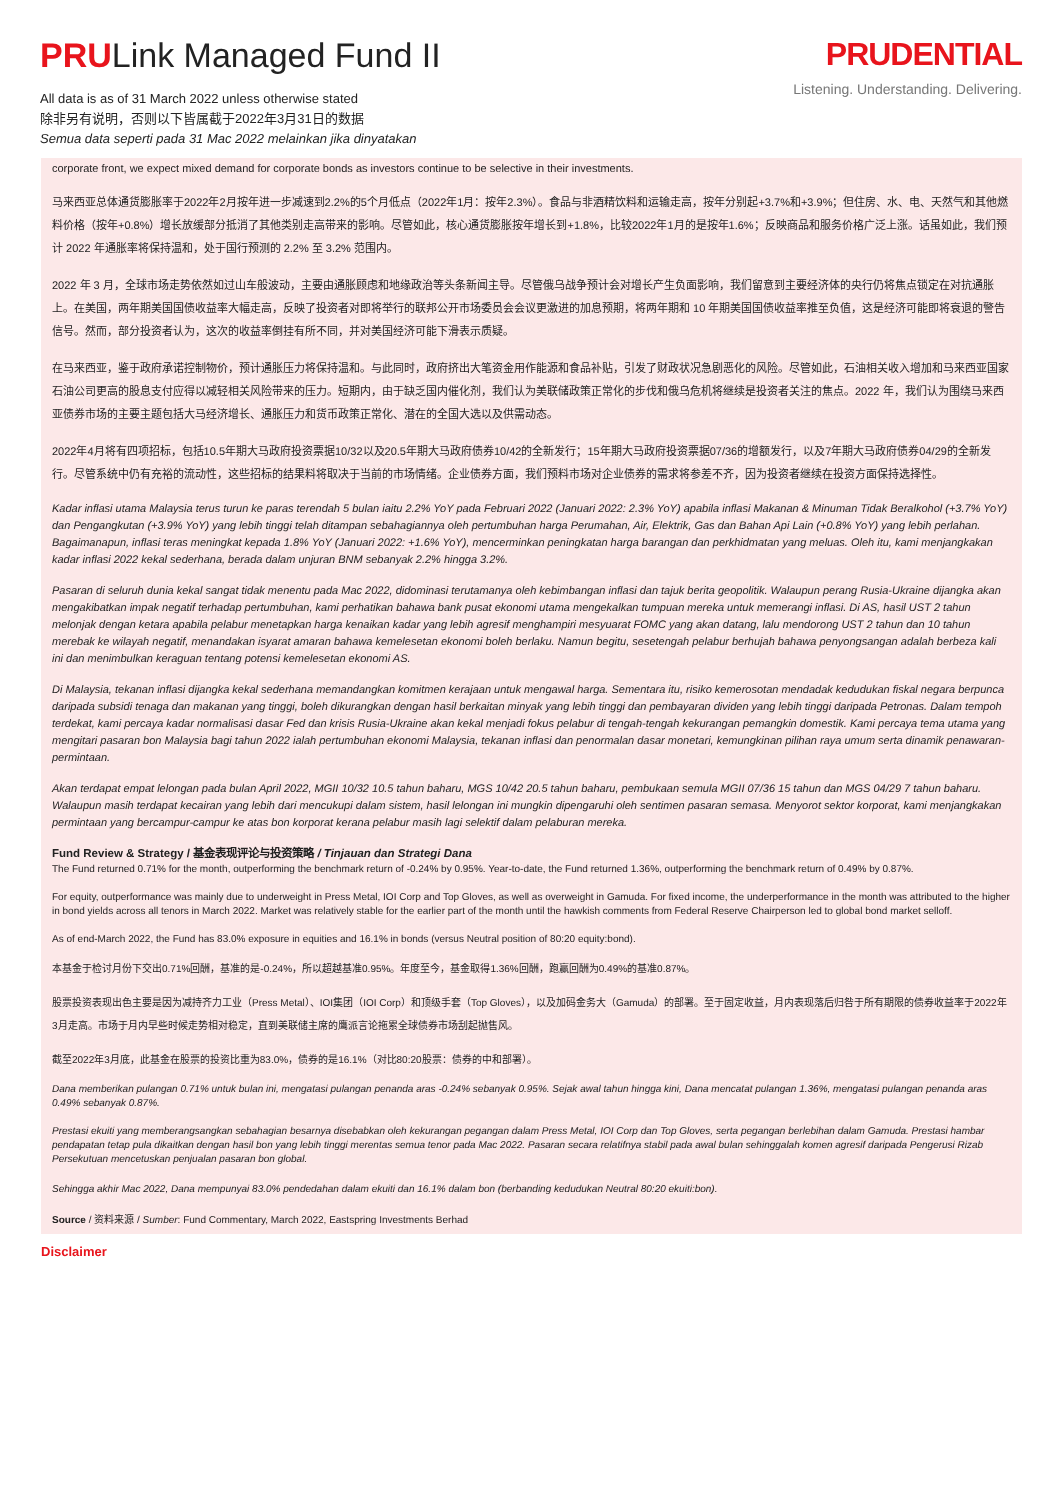PRULink Managed Fund II
All data is as of 31 March 2022 unless otherwise stated
除非另有说明，否则以下皆属截于2022年3月31日的数据
Semua data seperti pada 31 Mac 2022 melainkan jika dinyatakan
PRUDENTIAL
Listening. Understanding. Delivering.
corporate front, we expect mixed demand for corporate bonds as investors continue to be selective in their investments.
马来西亚总体通货膨胀率于2022年2月按年进一步减速到2.2%的5个月低点（2022年1月：按年2.3%）。食品与非酒精饮料和运输走高，按年分别起+3.7%和+3.9%；但住房、水、电、天然气和其他燃料价格（按年+0.8%）增长放缓部分抵消了其他类别走高带来的影响。尽管如此，核心通货膨胀按年增长到+1.8%，比较2022年1月的是按年1.6%；反映商品和服务价格广泛上涨。话虽如此，我们预计 2022 年通胀率将保持温和，处于国行预测的 2.2% 至 3.2% 范围内。
2022 年 3 月，全球市场走势依然如过山车般波动，主要由通胀顾虑和地缘政治等头条新闻主导。尽管俄乌战争预计会对增长产生负面影响，我们留意到主要经济体的央行仍将焦点锁定在对抗通胀上。在美国，两年期美国国债收益率大幅走高，反映了投资者对即将举行的联邦公开市场委员会会议更激进的加息预期，将两年期和 10 年期美国国债收益率推至负值，这是经济可能即将衰退的警告信号。然而，部分投资者认为，这次的收益率倒挂有所不同，并对美国经济可能下滑表示质疑。
在马来西亚，鉴于政府承诺控制物价，预计通胀压力将保持温和。与此同时，政府挤出大笔资金用作能源和食品补贴，引发了财政状况急剧恶化的风险。尽管如此，石油相关收入增加和马来西亚国家石油公司更高的股息支付应得以减轻相关风险带来的压力。短期内，由于缺乏国内催化剂，我们认为美联储政策正常化的步伐和俄乌危机将继续是投资者关注的焦点。2022 年，我们认为围绕马来西亚债券市场的主要主题包括大马经济增长、通胀压力和货币政策正常化、潜在的全国大选以及供需动态。
2022年4月将有四项招标，包括10.5年期大马政府投资票据10/32以及20.5年期大马政府债券10/42的全新发行；15年期大马政府投资票据07/36的增额发行，以及7年期大马政府债券04/29的全新发行。尽管系统中仍有充裕的流动性，这些招标的结果料将取决于当前的市场情绪。企业债券方面，我们预料市场对企业债券的需求将参差不齐，因为投资者继续在投资方面保持选择性。
Kadar inflasi utama Malaysia terus turun ke paras terendah 5 bulan iaitu 2.2% YoY pada Februari 2022 (Januari 2022: 2.3% YoY) apabila inflasi Makanan & Minuman Tidak Beralkohol (+3.7% YoY) dan Pengangkutan (+3.9% YoY) yang lebih tinggi telah ditampan sebahagiannya oleh pertumbuhan harga Perumahan, Air, Elektrik, Gas dan Bahan Api Lain (+0.8% YoY) yang lebih perlahan. Bagaimanapun, inflasi teras meningkat kepada 1.8% YoY (Januari 2022: +1.6% YoY), mencerminkan peningkatan harga barangan dan perkhidmatan yang meluas. Oleh itu, kami menjangkakan kadar inflasi 2022 kekal sederhana, berada dalam unjuran BNM sebanyak 2.2% hingga 3.2%.
Pasaran di seluruh dunia kekal sangat tidak menentu pada Mac 2022, didominasi terutamanya oleh kebimbangan inflasi dan tajuk berita geopolitik. Walaupun perang Rusia-Ukraine dijangka akan mengakibatkan impak negatif terhadap pertumbuhan, kami perhatikan bahawa bank pusat ekonomi utama mengekalkan tumpuan mereka untuk memerangi inflasi. Di AS, hasil UST 2 tahun melonjak dengan ketara apabila pelabur menetapkan harga kenaikan kadar yang lebih agresif menghampiri mesyuarat FOMC yang akan datang, lalu mendorong UST 2 tahun dan 10 tahun merebak ke wilayah negatif, menandakan isyarat amaran bahawa kemelesetan ekonomi boleh berlaku. Namun begitu, sesetengah pelabur berhujah bahawa penyongsangan adalah berbeza kali ini dan menimbulkan keraguan tentang potensi kemelesetan ekonomi AS.
Di Malaysia, tekanan inflasi dijangka kekal sederhana memandangkan komitmen kerajaan untuk mengawal harga. Sementara itu, risiko kemerosotan mendadak kedudukan fiskal negara berpunca daripada subsidi tenaga dan makanan yang tinggi, boleh dikurangkan dengan hasil berkaitan minyak yang lebih tinggi dan pembayaran dividen yang lebih tinggi daripada Petronas. Dalam tempoh terdekat, kami percaya kadar normalisasi dasar Fed dan krisis Rusia-Ukraine akan kekal menjadi fokus pelabur di tengah-tengah kekurangan pemangkin domestik. Kami percaya tema utama yang mengitari pasaran bon Malaysia bagi tahun 2022 ialah pertumbuhan ekonomi Malaysia, tekanan inflasi dan penormalan dasar monetari, kemungkinan pilihan raya umum serta dinamik penawaran-permintaan.
Akan terdapat empat lelongan pada bulan April 2022, MGII 10/32 10.5 tahun baharu, MGS 10/42 20.5 tahun baharu, pembukaan semula MGII 07/36 15 tahun dan MGS 04/29 7 tahun baharu. Walaupun masih terdapat kecairan yang lebih dari mencukupi dalam sistem, hasil lelongan ini mungkin dipengaruhi oleh sentimen pasaran semasa. Menyorot sektor korporat, kami menjangkakan permintaan yang bercampur-campur ke atas bon korporat kerana pelabur masih lagi selektif dalam pelaburan mereka.
Fund Review & Strategy / 基金表现评论与投资策略 / Tinjauan dan Strategi Dana
The Fund returned 0.71% for the month, outperforming the benchmark return of -0.24% by 0.95%. Year-to-date, the Fund returned 1.36%, outperforming the benchmark return of 0.49% by 0.87%.
For equity, outperformance was mainly due to underweight in Press Metal, IOI Corp and Top Gloves, as well as overweight in Gamuda. For fixed income, the underperformance in the month was attributed to the higher in bond yields across all tenors in March 2022. Market was relatively stable for the earlier part of the month until the hawkish comments from Federal Reserve Chairperson led to global bond market selloff.
As of end-March 2022, the Fund has 83.0% exposure in equities and 16.1% in bonds (versus Neutral position of 80:20 equity:bond).
本基金于检讨月份下交出0.71%回酬，基准的是-0.24%，所以超越基准0.95%。年度至今，基金取得1.36%回酬，跑赢回酬为0.49%的基准0.87%。
股票投资表现出色主要是因为减持齐力工业（Press Metal）、IOI集团（IOI Corp）和顶级手套（Top Gloves），以及加码金务大（Gamuda）的部署。至于固定收益，月内表现落后归咎于所有期限的债券收益率于2022年3月走高。市场于月内早些时候走势相对稳定，直到美联储主席的鹰派言论拖累全球债券市场刮起抛售风。
截至2022年3月底，此基金在股票的投资比重为83.0%，债券的是16.1%（对比80:20股票：债券的中和部署）。
Dana memberikan pulangan 0.71% untuk bulan ini, mengatasi pulangan penanda aras -0.24% sebanyak 0.95%. Sejak awal tahun hingga kini, Dana mencatat pulangan 1.36%, mengatasi pulangan penanda aras 0.49% sebanyak 0.87%.
Prestasi ekuiti yang memberangsangkan sebahagian besarnya disebabkan oleh kekurangan pegangan dalam Press Metal, IOI Corp dan Top Gloves, serta pegangan berlebihan dalam Gamuda. Prestasi hambar pendapatan tetap pula dikaitkan dengan hasil bon yang lebih tinggi merentas semua tenor pada Mac 2022. Pasaran secara relatifnya stabil pada awal bulan sehinggalah komen agresif daripada Pengerusi Rizab Persekutuan mencetuskan penjualan pasaran bon global.
Sehingga akhir Mac 2022, Dana mempunyai 83.0% pendedahan dalam ekuiti dan 16.1% dalam bon (berbanding kedudukan Neutral 80:20 ekuiti:bon).
Source / 资料来源 / Sumber: Fund Commentary, March 2022, Eastspring Investments Berhad
Disclaimer